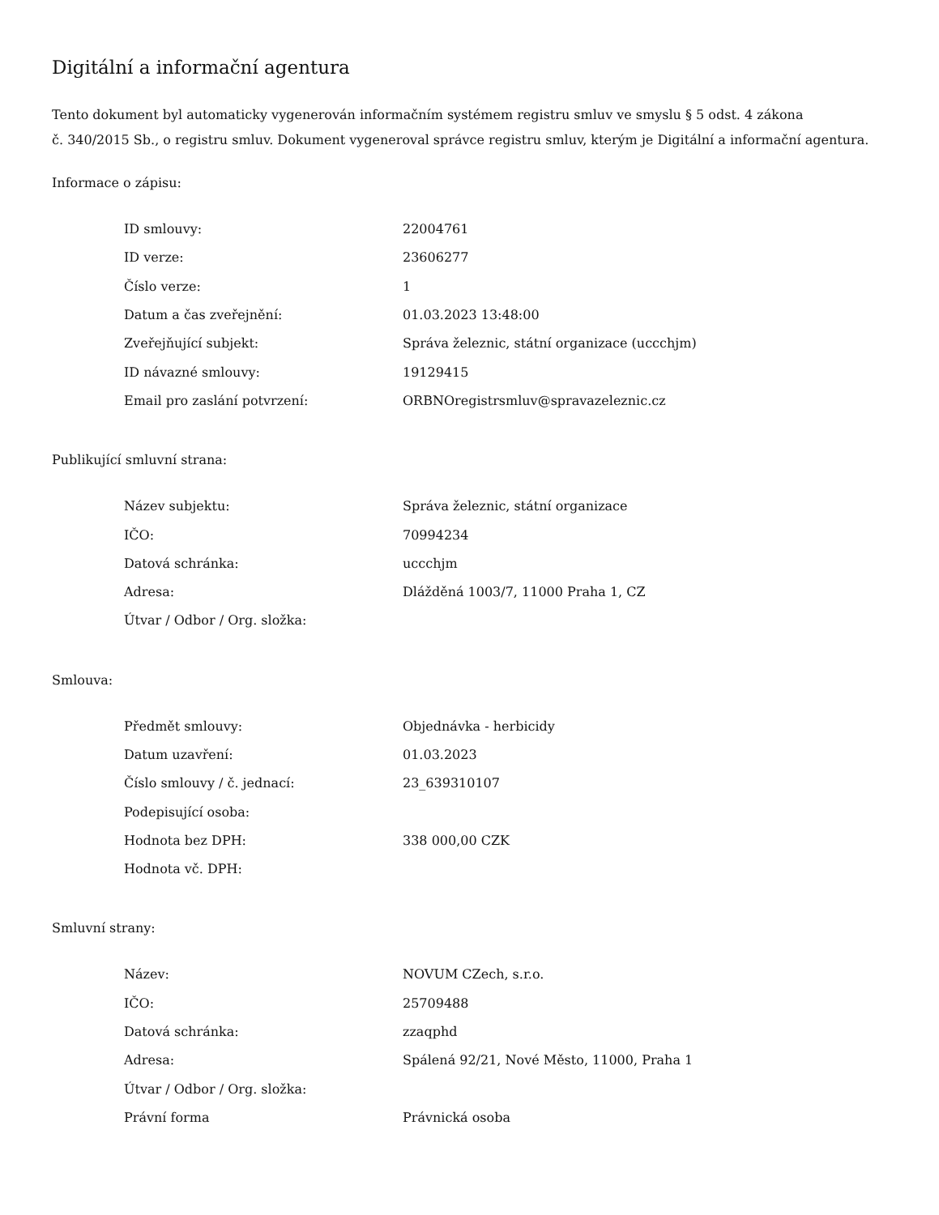Digitální a informační agentura
Tento dokument byl automaticky vygenerován informačním systémem registru smluv ve smyslu § 5 odst. 4 zákona
č. 340/2015 Sb., o registru smluv. Dokument vygeneroval správce registru smluv, kterým je Digitální a informační agentura.
Informace o zápisu:
| ID smlouvy: | 22004761 |
| ID verze: | 23606277 |
| Číslo verze: | 1 |
| Datum a čas zveřejnění: | 01.03.2023 13:48:00 |
| Zveřejňující subjekt: | Správa železnic, státní organizace (uccchjm) |
| ID návazné smlouvy: | 19129415 |
| Email pro zaslání potvrzení: | ORBNOregistrsmluv@spravazeleznic.cz |
Publikující smluvní strana:
| Název subjektu: | Správa železnic, státní organizace |
| IČO: | 70994234 |
| Datová schránka: | uccchjm |
| Adresa: | Dlážděná 1003/7, 11000 Praha 1, CZ |
| Útvar / Odbor / Org. složka: | |
Smlouva:
| Předmět smlouvy: | Objednávka - herbicidy |
| Datum uzavření: | 01.03.2023 |
| Číslo smlouvy / č. jednací: | 23_639310107 |
| Podepisující osoba: | |
| Hodnota bez DPH: | 338 000,00 CZK |
| Hodnota vč. DPH: | |
Smluvní strany:
| Název: | NOVUM CZech, s.r.o. |
| IČO: | 25709488 |
| Datová schránka: | zzaqphd |
| Adresa: | Spálená 92/21, Nové Město, 11000, Praha 1 |
| Útvar / Odbor / Org. složka: | |
| Právní forma | Právnická osoba |